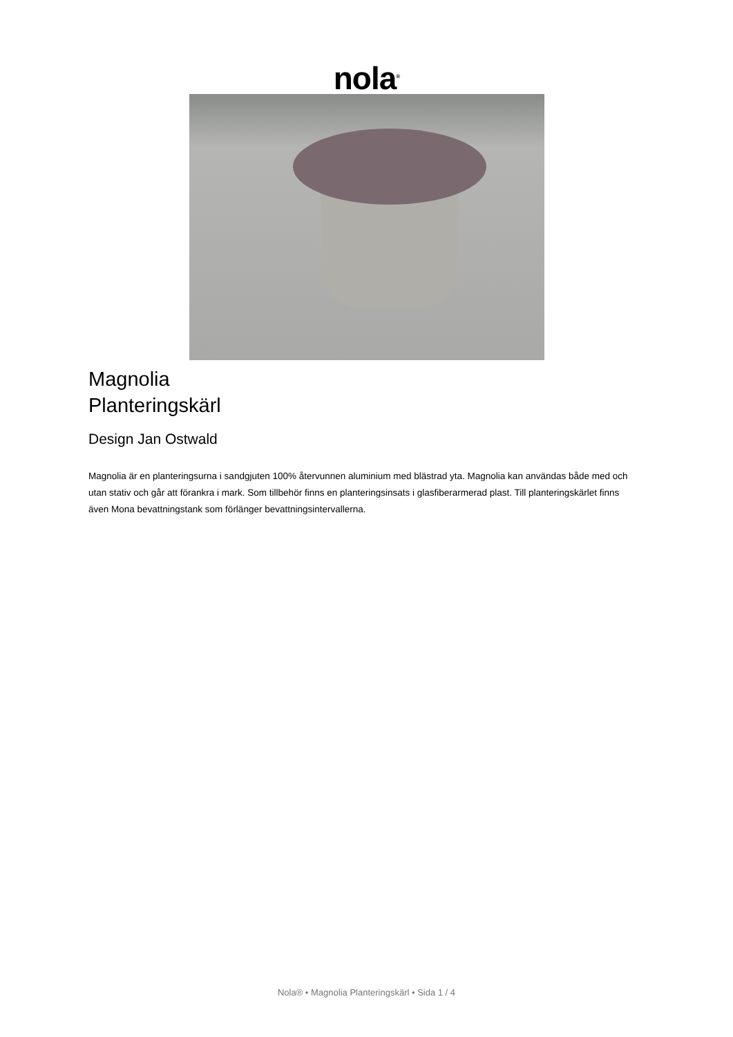nola<sup>®</sup>
Magnolia
Planteringskärl
Design Jan Ostwald
Magnolia är en planteringsurna i sandgjuten 100% återvunnen aluminium med blästrad yta. Magnolia kan användas både med och utan stativ och går att förankra i mark. Som tillbehör finns en planteringsinsats i glasfiberarmerad plast. Till planteringskärlet finns även Mona bevattningstank som förlänger bevattningsintervallerna.
Nola® • Magnolia Planteringskärl • Sida 1 / 4